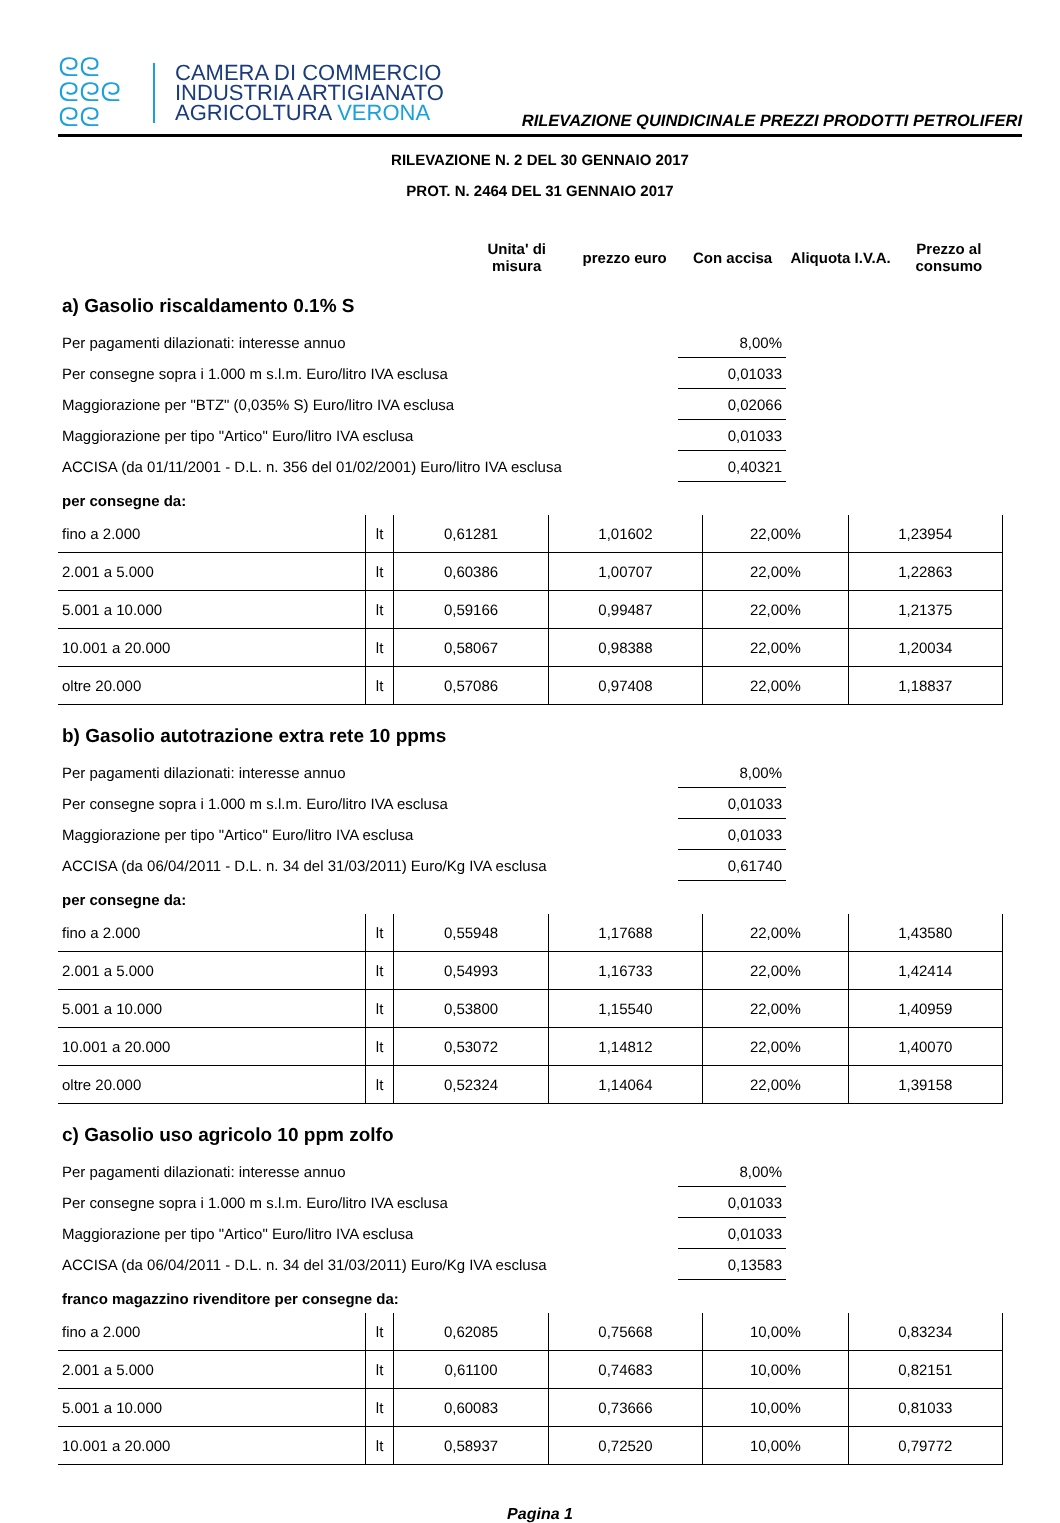ᘓᘓ
ᘓᘓᘓ
ᘓᘓ
CAMERA DI COMMERCIO
INDUSTRIA ARTIGIANATO
AGRICOLTURA VERONA
RILEVAZIONE QUINDICINALE PREZZI PRODOTTI PETROLIFERI
RILEVAZIONE N. 2 DEL 30 GENNAIO 2017
PROT. N. 2464 DEL 31 GENNAIO 2017
| | Unita' di misura | prezzo euro | Con accisa | Aliquota I.V.A. | Prezzo al consumo |
| --- | --- | --- | --- | --- | --- |
a) Gasolio riscaldamento 0.1% S
| Per pagamenti dilazionati: interesse annuo | 8,00% | |
| Per consegne sopra i 1.000 m s.l.m. Euro/litro IVA esclusa | 0,01033 | |
| Maggiorazione per "BTZ" (0,035% S) Euro/litro IVA esclusa | 0,02066 | |
| Maggiorazione per tipo "Artico" Euro/litro IVA esclusa | 0,01033 | |
| ACCISA (da 01/11/2001 - D.L. n. 356 del 01/02/2001) Euro/litro IVA esclusa | 0,40321 | |
per consegne da:
| fino a 2.000 | lt | 0,61281 | 1,01602 | 22,00% | 1,23954 |
| 2.001 a 5.000 | lt | 0,60386 | 1,00707 | 22,00% | 1,22863 |
| 5.001 a 10.000 | lt | 0,59166 | 0,99487 | 22,00% | 1,21375 |
| 10.001 a 20.000 | lt | 0,58067 | 0,98388 | 22,00% | 1,20034 |
| oltre 20.000 | lt | 0,57086 | 0,97408 | 22,00% | 1,18837 |
b) Gasolio autotrazione extra rete 10 ppms
| Per pagamenti dilazionati: interesse annuo | 8,00% | |
| Per consegne sopra i 1.000 m s.l.m. Euro/litro IVA esclusa | 0,01033 | |
| Maggiorazione per tipo "Artico" Euro/litro IVA esclusa | 0,01033 | |
| ACCISA (da 06/04/2011 - D.L. n. 34 del 31/03/2011) Euro/Kg IVA esclusa | 0,61740 | |
per consegne da:
| fino a 2.000 | lt | 0,55948 | 1,17688 | 22,00% | 1,43580 |
| 2.001 a 5.000 | lt | 0,54993 | 1,16733 | 22,00% | 1,42414 |
| 5.001 a 10.000 | lt | 0,53800 | 1,15540 | 22,00% | 1,40959 |
| 10.001 a 20.000 | lt | 0,53072 | 1,14812 | 22,00% | 1,40070 |
| oltre 20.000 | lt | 0,52324 | 1,14064 | 22,00% | 1,39158 |
c) Gasolio uso agricolo 10 ppm zolfo
| Per pagamenti dilazionati: interesse annuo | 8,00% | |
| Per consegne sopra i 1.000 m s.l.m. Euro/litro IVA esclusa | 0,01033 | |
| Maggiorazione per tipo "Artico" Euro/litro IVA esclusa | 0,01033 | |
| ACCISA (da 06/04/2011 - D.L. n. 34 del 31/03/2011) Euro/Kg IVA esclusa | 0,13583 | |
franco magazzino rivenditore per consegne da:
| fino a 2.000 | lt | 0,62085 | 0,75668 | 10,00% | 0,83234 |
| 2.001 a 5.000 | lt | 0,61100 | 0,74683 | 10,00% | 0,82151 |
| 5.001 a 10.000 | lt | 0,60083 | 0,73666 | 10,00% | 0,81033 |
| 10.001 a 20.000 | lt | 0,58937 | 0,72520 | 10,00% | 0,79772 |
Pagina 1